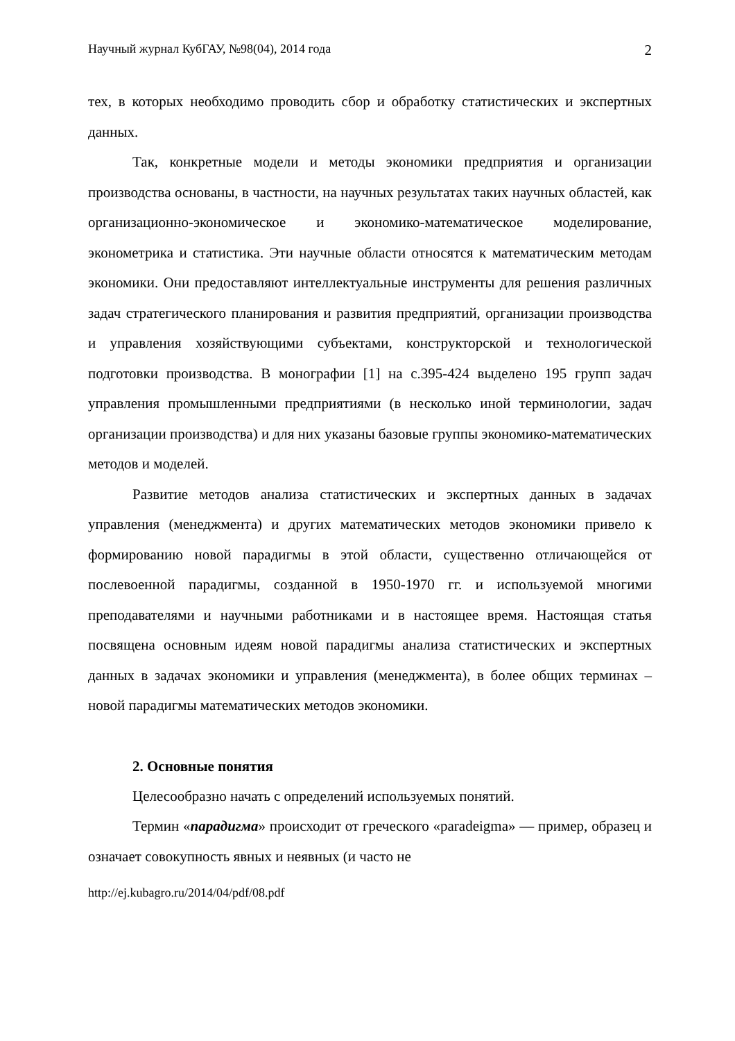Научный журнал КубГАУ, №98(04), 2014 года 2
тех, в которых необходимо проводить сбор и обработку статистических и экспертных данных.
Так, конкретные модели и методы экономики предприятия и организации производства основаны, в частности, на научных результатах таких научных областей, как организационно-экономическое и экономико-математическое моделирование, эконометрика и статистика. Эти научные области относятся к математическим методам экономики. Они предоставляют интеллектуальные инструменты для решения различных задач стратегического планирования и развития предприятий, организации производства и управления хозяйствующими субъектами, конструкторской и технологической подготовки производства. В монографии [1] на с.395-424 выделено 195 групп задач управления промышленными предприятиями (в несколько иной терминологии, задач организации производства) и для них указаны базовые группы экономико-математических методов и моделей.
Развитие методов анализа статистических и экспертных данных в задачах управления (менеджмента) и других математических методов экономики привело к формированию новой парадигмы в этой области, существенно отличающейся от послевоенной парадигмы, созданной в 1950-1970 гг. и используемой многими преподавателями и научными работниками и в настоящее время. Настоящая статья посвящена основным идеям новой парадигмы анализа статистических и экспертных данных в задачах экономики и управления (менеджмента), в более общих терминах – новой парадигмы математических методов экономики.
2. Основные понятия
Целесообразно начать с определений используемых понятий.
Термин «парадигма» происходит от греческого «paradeigma» — пример, образец и означает совокупность явных и неявных (и часто не
http://ej.kubagro.ru/2014/04/pdf/08.pdf